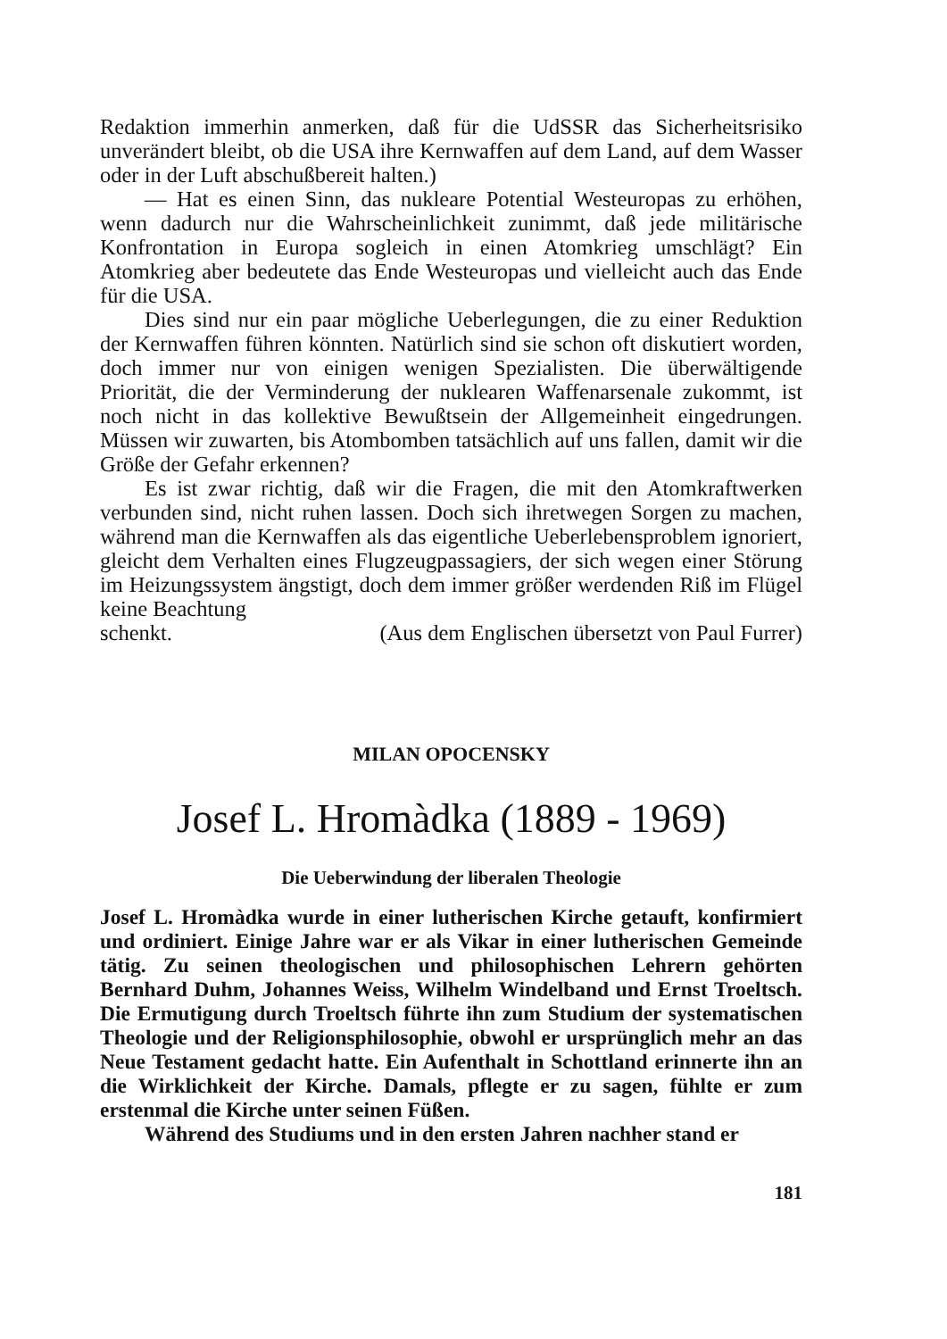Redaktion immerhin anmerken, daß für die UdSSR das Sicherheitsrisiko unverändert bleibt, ob die USA ihre Kernwaffen auf dem Land, auf dem Wasser oder in der Luft abschußbereit halten.)
— Hat es einen Sinn, das nukleare Potential Westeuropas zu erhöhen, wenn dadurch nur die Wahrscheinlichkeit zunimmt, daß jede militärische Konfrontation in Europa sogleich in einen Atomkrieg umschlägt? Ein Atomkrieg aber bedeutete das Ende Westeuropas und vielleicht auch das Ende für die USA.
Dies sind nur ein paar mögliche Ueberlegungen, die zu einer Reduktion der Kernwaffen führen könnten. Natürlich sind sie schon oft diskutiert worden, doch immer nur von einigen wenigen Spezialisten. Die überwältigende Priorität, die der Verminderung der nuklearen Waffenarsenale zukommt, ist noch nicht in das kollektive Bewußtsein der Allgemeinheit eingedrungen. Müssen wir zuwarten, bis Atombomben tatsächlich auf uns fallen, damit wir die Größe der Gefahr erkennen?
Es ist zwar richtig, daß wir die Fragen, die mit den Atomkraftwerken verbunden sind, nicht ruhen lassen. Doch sich ihretwegen Sorgen zu machen, während man die Kernwaffen als das eigentliche Ueberlebensproblem ignoriert, gleicht dem Verhalten eines Flugzeugpassagiers, der sich wegen einer Störung im Heizungssystem ängstigt, doch dem immer größer werdenden Riß im Flügel keine Beachtung
schenkt. (Aus dem Englischen übersetzt von Paul Furrer)
MILAN OPOCENSKY
Josef L. Hromàdka (1889 - 1969)
Die Ueberwindung der liberalen Theologie
Josef L. Hromàdka wurde in einer lutherischen Kirche getauft, konfirmiert und ordiniert. Einige Jahre war er als Vikar in einer lutherischen Gemeinde tätig. Zu seinen theologischen und philosophischen Lehrern gehörten Bernhard Duhm, Johannes Weiss, Wilhelm Windelband und Ernst Troeltsch. Die Ermutigung durch Troeltsch führte ihn zum Studium der systematischen Theologie und der Religionsphilosophie, obwohl er ursprünglich mehr an das Neue Testament gedacht hatte. Ein Aufenthalt in Schottland erinnerte ihn an die Wirklichkeit der Kirche. Damals, pflegte er zu sagen, fühlte er zum erstenmal die Kirche unter seinen Füßen.
Während des Studiums und in den ersten Jahren nachher stand er
181